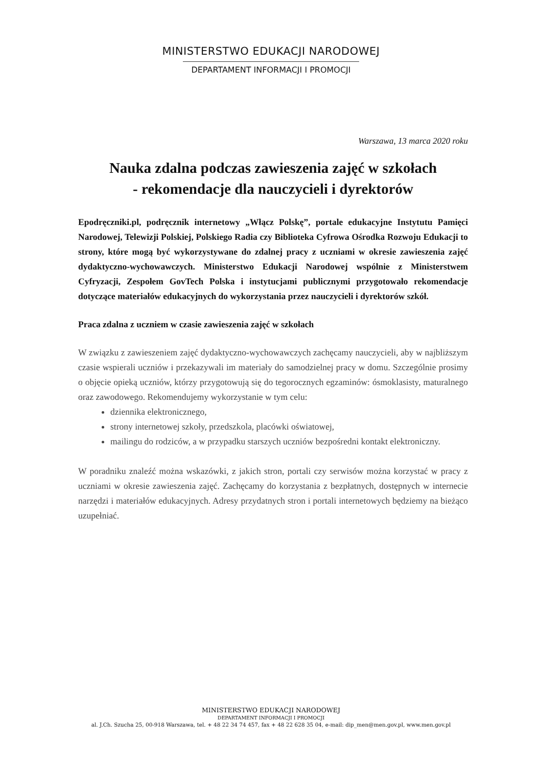MINISTERSTWO EDUKACJI NARODOWEJ
DEPARTAMENT INFORMACJI I PROMOCJI
Warszawa, 13 marca 2020 roku
Nauka zdalna podczas zawieszenia zajęć w szkołach
- rekomendacje dla nauczycieli i dyrektorów
Epodręczniki.pl, podręcznik internetowy „Włącz Polskę”, portale edukacyjne Instytutu Pamięci Narodowej, Telewizji Polskiej, Polskiego Radia czy Biblioteka Cyfrowa Ośrodka Rozwoju Edukacji to strony, które mogą być wykorzystywane do zdalnej pracy z uczniami w okresie zawieszenia zajęć dydaktyczno-wychowawczych. Ministerstwo Edukacji Narodowej wspólnie z Ministerstwem Cyfryzacji, Zespołem GovTech Polska i instytucjami publicznymi przygotowało rekomendacje dotyczące materiałów edukacyjnych do wykorzystania przez nauczycieli i dyrektorów szkół.
Praca zdalna z uczniem w czasie zawieszenia zajęć w szkołach
W związku z zawieszeniem zajęć dydaktyczno-wychowawczych zachęcamy nauczycieli, aby w najbliższym czasie wspierali uczniów i przekazywali im materiały do samodzielnej pracy w domu. Szczególnie prosimy o objęcie opieką uczniów, którzy przygotowują się do tegorocznych egzaminów: ósmoklasisty, maturalnego oraz zawodowego. Rekomendujemy wykorzystanie w tym celu:
dziennika elektronicznego,
strony internetowej szkoły, przedszkola, placówki oświatowej,
mailingu do rodziców, a w przypadku starszych uczniów bezpośredni kontakt elektroniczny.
W poradniku znaleźć można wskazówki, z jakich stron, portali czy serwisów można korzystać w pracy z uczniami w okresie zawieszenia zajęć. Zachęcamy do korzystania z bezpłatnych, dostępnych w internecie narzędzi i materiałów edukacyjnych. Adresy przydatnych stron i portali internetowych będziemy na bieżąco uzupełniać.
MINISTERSTWO EDUKACJI NARODOWEJ
DEPARTAMENT INFORMACJI I PROMOCJI
al. J.Ch. Szucha 25, 00-918 Warszawa, tel. + 48 22 34 74 457, fax + 48 22 628 35 04, e-mail: dip_men@men.gov.pl, www.men.gov.pl